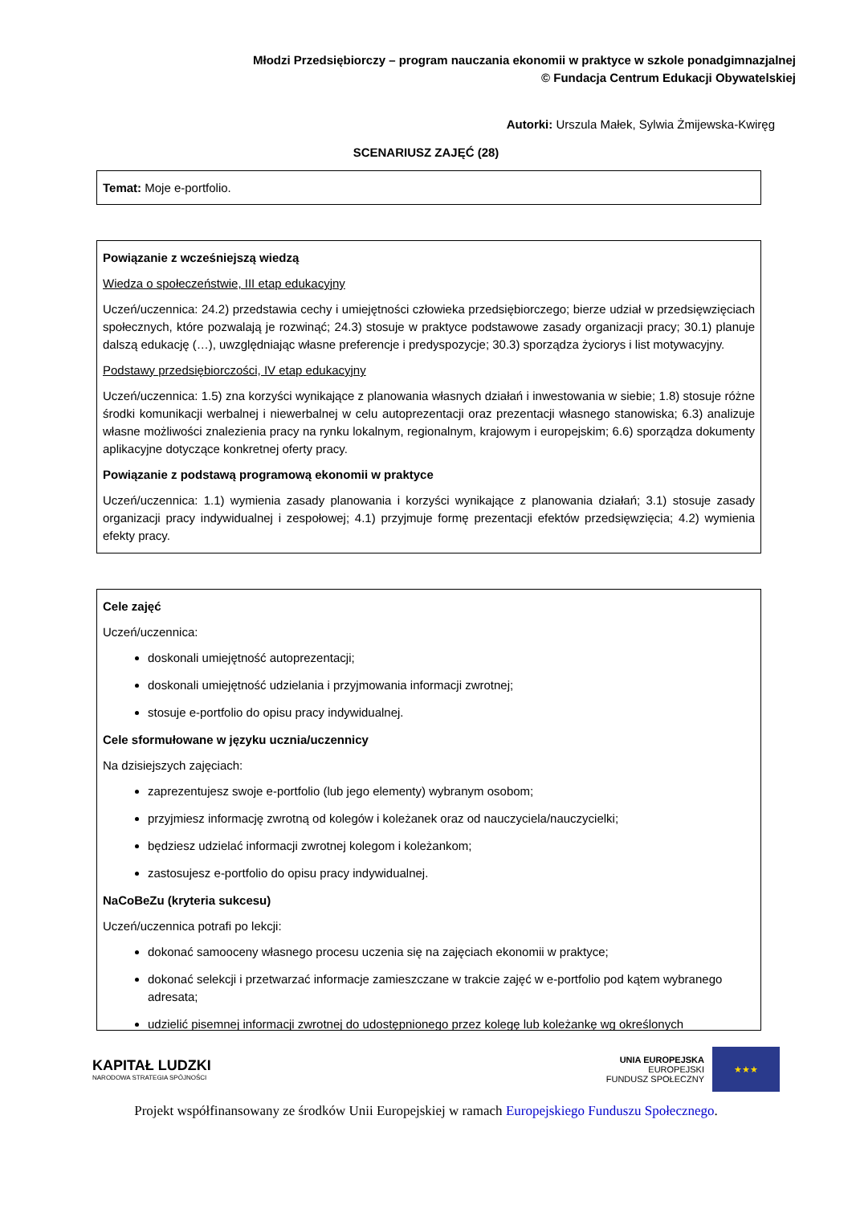Młodzi Przedsiębiorczy – program nauczania ekonomii w praktyce w szkole ponadgimnazjalnej
© Fundacja Centrum Edukacji Obywatelskiej
Autorki: Urszula Małek, Sylwia Żmijewska-Kwiręg
SCENARIUSZ ZAJĘĆ (28)
Temat: Moje e-portfolio.
Powiązanie z wcześniejszą wiedzą
Wiedza o społeczeństwie, III etap edukacyjny
Uczeń/uczennica: 24.2) przedstawia cechy i umiejętności człowieka przedsiębiorczego; bierze udział w przedsięwzięciach społecznych, które pozwalają je rozwinąć; 24.3) stosuje w praktyce podstawowe zasady organizacji pracy; 30.1) planuje dalszą edukację (…), uwzględniając własne preferencje i predyspozycje; 30.3) sporządza życiorys i list motywacyjny.
Podstawy przedsiębiorczości, IV etap edukacyjny
Uczeń/uczennica: 1.5) zna korzyści wynikające z planowania własnych działań i inwestowania w siebie; 1.8) stosuje różne środki komunikacji werbalnej i niewerbalnej w celu autoprezentacji oraz prezentacji własnego stanowiska; 6.3) analizuje własne możliwości znalezienia pracy na rynku lokalnym, regionalnym, krajowym i europejskim; 6.6) sporządza dokumenty aplikacyjne dotyczące konkretnej oferty pracy.
Powiązanie z podstawą programową ekonomii w praktyce
Uczeń/uczennica: 1.1) wymienia zasady planowania i korzyści wynikające z planowania działań; 3.1) stosuje zasady organizacji pracy indywidualnej i zespołowej; 4.1) przyjmuje formę prezentacji efektów przedsięwzięcia; 4.2) wymienia efekty pracy.
Cele zajęć
Uczeń/uczennica:
doskonali umiejętność autoprezentacji;
doskonali umiejętność udzielania i przyjmowania informacji zwrotnej;
stosuje e-portfolio do opisu pracy indywidualnej.
Cele sformułowane w języku ucznia/uczennicy
Na dzisiejszych zajęciach:
zaprezentujesz swoje e-portfolio (lub jego elementy) wybranym osobom;
przyjmiesz informację zwrotną od kolegów i koleżanek oraz od nauczyciela/nauczycielki;
będziesz udzielać informacji zwrotnej kolegom i koleżankom;
zastosujesz e-portfolio do opisu pracy indywidualnej.
NaCoBeZu (kryteria sukcesu)
Uczeń/uczennica potrafi po lekcji:
dokonać samooceny własnego procesu uczenia się na zajęciach ekonomii w praktyce;
dokonać selekcji i przetwarzać informacje zamieszczane w trakcie zajęć w e-portfolio pod kątem wybranego adresata;
udzielić pisemnej informacji zwrotnej do udostępnionego przez kolegę lub koleżankę wg określonych
KAPITAŁ LUDZKI
NARODOWA STRATEGIA SPÓJNOŚCI
UNIA EUROPEJSKA
EUROPEJSKI
FUNDUSZ SPOŁECZNY
★★★
Projekt współfinansowany ze środków Unii Europejskiej w ramach Europejskiego Funduszu Społecznego.